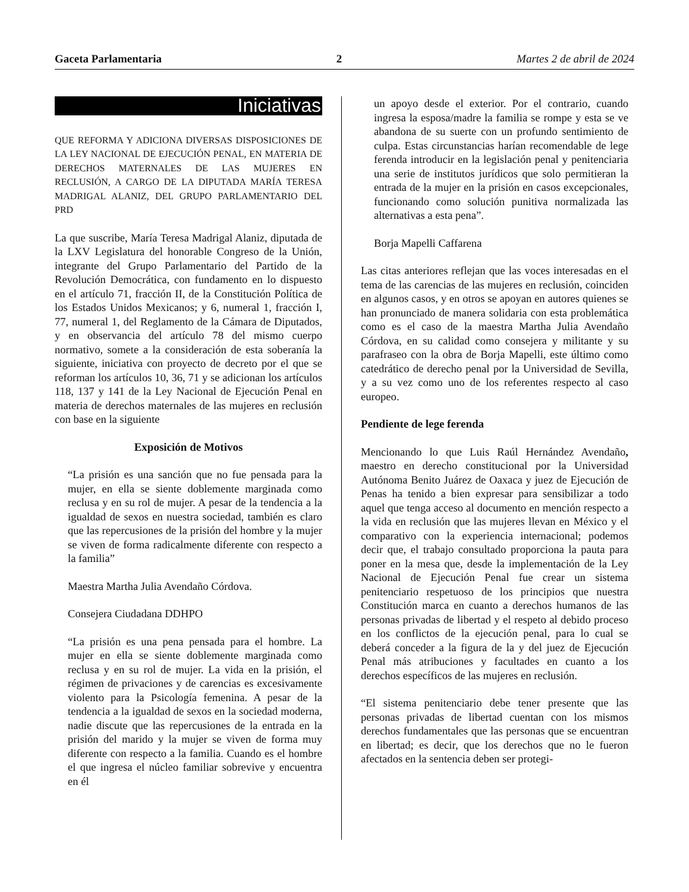Gaceta Parlamentaria 2 Martes 2 de abril de 2024
Iniciativas
QUE REFORMA Y ADICIONA DIVERSAS DISPOSICIONES DE LA LEY NACIONAL DE EJECUCIÓN PENAL, EN MATERIA DE DERECHOS MATERNALES DE LAS MUJERES EN RECLUSIÓN, A CARGO DE LA DIPUTADA MARÍA TERESA MADRIGAL ALANIZ, DEL GRUPO PARLAMENTARIO DEL PRD
La que suscribe, María Teresa Madrigal Alaniz, diputada de la LXV Legislatura del honorable Congreso de la Unión, integrante del Grupo Parlamentario del Partido de la Revolución Democrática, con fundamento en lo dispuesto en el artículo 71, fracción II, de la Constitución Política de los Estados Unidos Mexicanos; y 6, numeral 1, fracción I, 77, numeral 1, del Reglamento de la Cámara de Diputados, y en observancia del artículo 78 del mismo cuerpo normativo, somete a la consideración de esta soberanía la siguiente, iniciativa con proyecto de decreto por el que se reforman los artículos 10, 36, 71 y se adicionan los artículos 118, 137 y 141 de la Ley Nacional de Ejecución Penal en materia de derechos maternales de las mujeres en reclusión con base en la siguiente
Exposición de Motivos
“La prisión es una sanción que no fue pensada para la mujer, en ella se siente doblemente marginada como reclusa y en su rol de mujer. A pesar de la tendencia a la igualdad de sexos en nuestra sociedad, también es claro que las repercusiones de la prisión del hombre y la mujer se viven de forma radicalmente diferente con respecto a la familia”
Maestra Martha Julia Avendaño Córdova.
Consejera Ciudadana DDHPO
“La prisión es una pena pensada para el hombre. La mujer en ella se siente doblemente marginada como reclusa y en su rol de mujer. La vida en la prisión, el régimen de privaciones y de carencias es excesivamente violento para la Psicología femenina. A pesar de la tendencia a la igualdad de sexos en la sociedad moderna, nadie discute que las repercusiones de la entrada en la prisión del marido y la mujer se viven de forma muy diferente con respecto a la familia. Cuando es el hombre el que ingresa el núcleo familiar sobrevive y encuentra en él
un apoyo desde el exterior. Por el contrario, cuando ingresa la esposa/madre la familia se rompe y esta se ve abandona de su suerte con un profundo sentimiento de culpa. Estas circunstancias harían recomendable de lege ferenda introducir en la legislación penal y penitenciaria una serie de institutos jurídicos que solo permitieran la entrada de la mujer en la prisión en casos excepcionales, funcionando como solución punitiva normalizada las alternativas a esta pena”.
Borja Mapelli Caffarena
Las citas anteriores reflejan que las voces interesadas en el tema de las carencias de las mujeres en reclusión, coinciden en algunos casos, y en otros se apoyan en autores quienes se han pronunciado de manera solidaria con esta problemática como es el caso de la maestra Martha Julia Avendaño Córdova, en su calidad como consejera y militante y su parafraseo con la obra de Borja Mapelli, este último como catedrático de derecho penal por la Universidad de Sevilla, y a su vez como uno de los referentes respecto al caso europeo.
Pendiente de lege ferenda
Mencionando lo que Luis Raúl Hernández Avendaño, maestro en derecho constitucional por la Universidad Autónoma Benito Juárez de Oaxaca y juez de Ejecución de Penas ha tenido a bien expresar para sensibilizar a todo aquel que tenga acceso al documento en mención respecto a la vida en reclusión que las mujeres llevan en México y el comparativo con la experiencia internacional; podemos decir que, el trabajo consultado proporciona la pauta para poner en la mesa que, desde la implementación de la Ley Nacional de Ejecución Penal fue crear un sistema penitenciario respetuoso de los principios que nuestra Constitución marca en cuanto a derechos humanos de las personas privadas de libertad y el respeto al debido proceso en los conflictos de la ejecución penal, para lo cual se deberá conceder a la figura de la y del juez de Ejecución Penal más atribuciones y facultades en cuanto a los derechos específicos de las mujeres en reclusión.
“El sistema penitenciario debe tener presente que las personas privadas de libertad cuentan con los mismos derechos fundamentales que las personas que se encuentran en libertad; es decir, que los derechos que no le fueron afectados en la sentencia deben ser protegi-